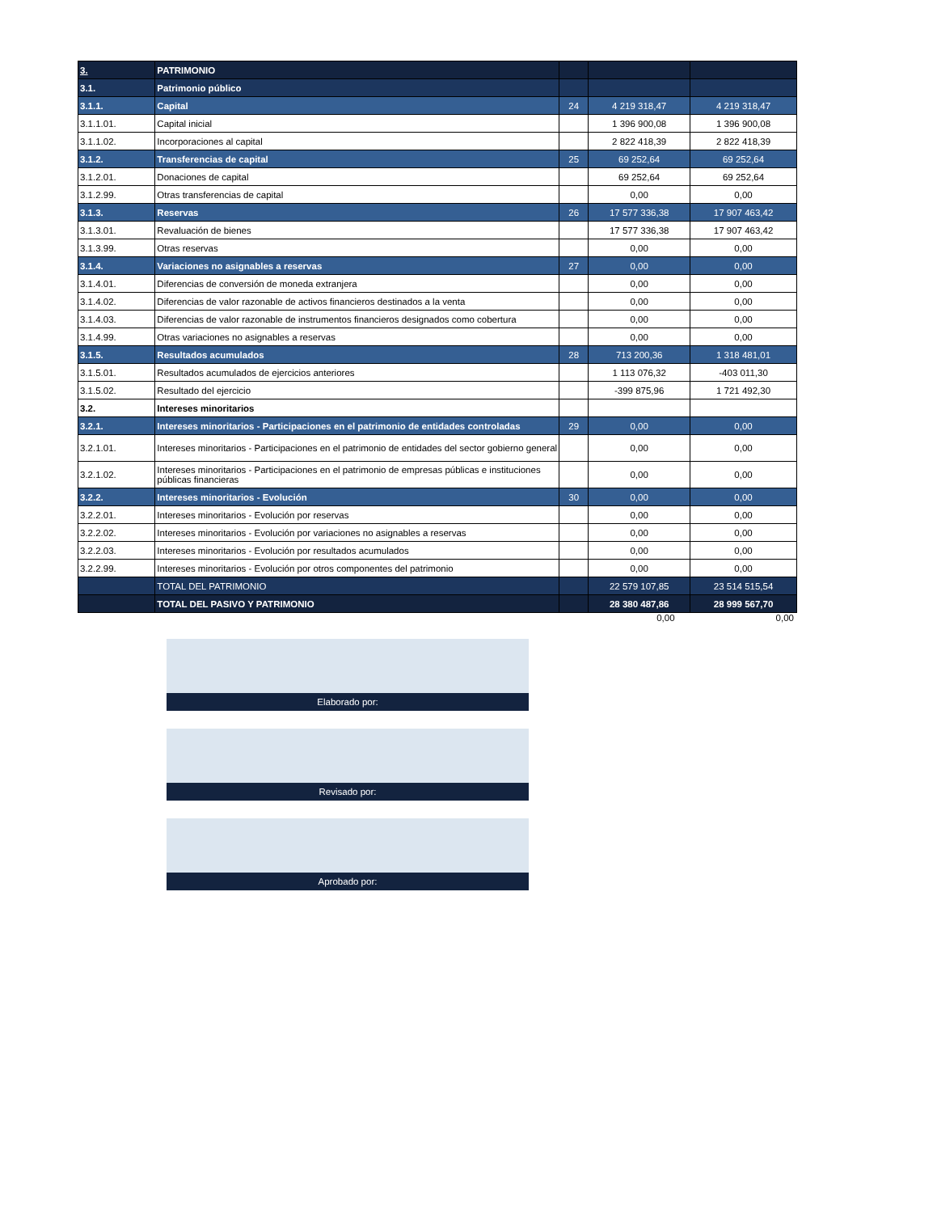| 3. | PATRIMONIO | | | |
| 3.1. | Patrimonio público | | | |
| 3.1.1. | Capital | 24 | 4 219 318,47 | 4 219 318,47 |
| 3.1.1.01. | Capital inicial | | 1 396 900,08 | 1 396 900,08 |
| 3.1.1.02. | Incorporaciones al capital | | 2 822 418,39 | 2 822 418,39 |
| 3.1.2. | Transferencias de capital | 25 | 69 252,64 | 69 252,64 |
| 3.1.2.01. | Donaciones de capital | | 69 252,64 | 69 252,64 |
| 3.1.2.99. | Otras transferencias de capital | | 0,00 | 0,00 |
| 3.1.3. | Reservas | 26 | 17 577 336,38 | 17 907 463,42 |
| 3.1.3.01. | Revaluación de bienes | | 17 577 336,38 | 17 907 463,42 |
| 3.1.3.99. | Otras reservas | | 0,00 | 0,00 |
| 3.1.4. | Variaciones no asignables a reservas | 27 | 0,00 | 0,00 |
| 3.1.4.01. | Diferencias de conversión de moneda extranjera | | 0,00 | 0,00 |
| 3.1.4.02. | Diferencias de valor razonable de activos financieros destinados a la venta | | 0,00 | 0,00 |
| 3.1.4.03. | Diferencias de valor razonable de instrumentos financieros designados como cobertura | | 0,00 | 0,00 |
| 3.1.4.99. | Otras variaciones no asignables a reservas | | 0,00 | 0,00 |
| 3.1.5. | Resultados acumulados | 28 | 713 200,36 | 1 318 481,01 |
| 3.1.5.01. | Resultados acumulados de ejercicios anteriores | | 1 113 076,32 | -403 011,30 |
| 3.1.5.02. | Resultado del ejercicio | | -399 875,96 | 1 721 492,30 |
| 3.2. | Intereses minoritarios | | | |
| 3.2.1. | Intereses minoritarios - Participaciones en el patrimonio de entidades controladas | 29 | 0,00 | 0,00 |
| 3.2.1.01. | Intereses minoritarios - Participaciones en el patrimonio de entidades del sector gobierno general | | 0,00 | 0,00 |
| 3.2.1.02. | Intereses minoritarios - Participaciones en el patrimonio de empresas públicas e instituciones públicas financieras | | 0,00 | 0,00 |
| 3.2.2. | Intereses minoritarios - Evolución | 30 | 0,00 | 0,00 |
| 3.2.2.01. | Intereses minoritarios - Evolución por reservas | | 0,00 | 0,00 |
| 3.2.2.02. | Intereses minoritarios - Evolución por variaciones no asignables a reservas | | 0,00 | 0,00 |
| 3.2.2.03. | Intereses minoritarios - Evolución por resultados acumulados | | 0,00 | 0,00 |
| 3.2.2.99. | Intereses minoritarios - Evolución por otros componentes del patrimonio | | 0,00 | 0,00 |
| | TOTAL DEL PATRIMONIO | | 22 579 107,85 | 23 514 515,54 |
| | TOTAL DEL PASIVO Y PATRIMONIO | | 28 380 487,86 | 28 999 567,70 |
0,00 0,00
Elaborado por:
Revisado por:
Aprobado por: